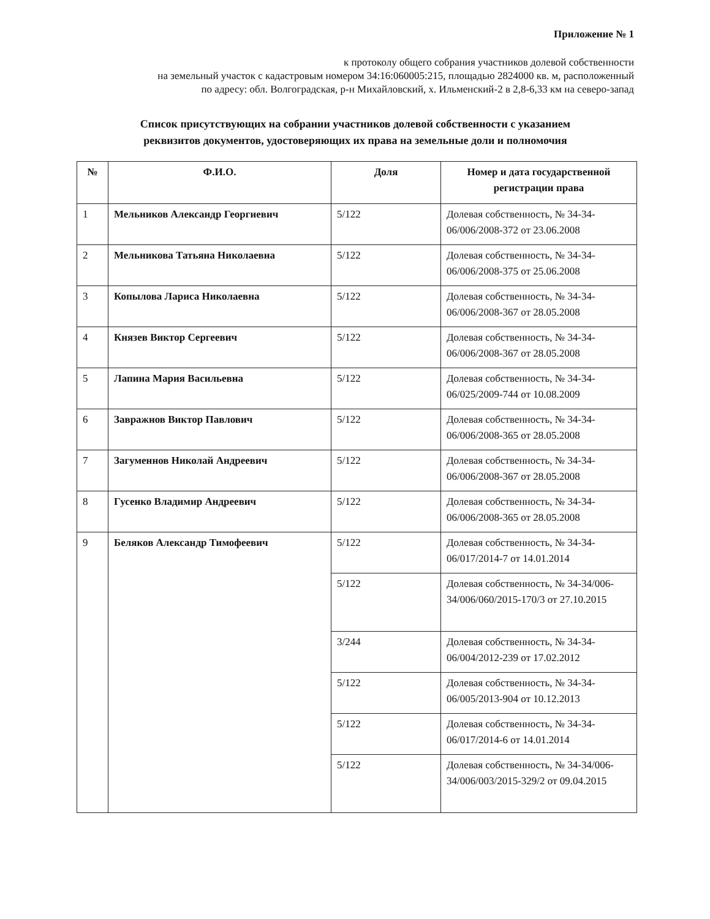Приложение № 1
к протоколу общего собрания участников долевой собственности
на земельный участок с кадастровым номером 34:16:060005:215, площадью 2824000 кв. м, расположенный
по адресу: обл. Волгоградская, р-н Михайловский, х. Ильменский-2 в 2,8-6,33 км на северо-запад
Список присутствующих на собрании участников долевой собственности с указанием
реквизитов документов, удостоверяющих их права на земельные доли и полномочия
| № | Ф.И.О. | Доля | Номер и дата государственной регистрации права |
| --- | --- | --- | --- |
| 1 | Мельников Александр Георгиевич | 5/122 | Долевая собственность, № 34-34-06/006/2008-372 от 23.06.2008 |
| 2 | Мельникова Татьяна Николаевна | 5/122 | Долевая собственность, № 34-34-06/006/2008-375 от 25.06.2008 |
| 3 | Копылова Лариса Николаевна | 5/122 | Долевая собственность, № 34-34-06/006/2008-367 от 28.05.2008 |
| 4 | Князев Виктор Сергеевич | 5/122 | Долевая собственность, № 34-34-06/006/2008-367 от 28.05.2008 |
| 5 | Лапина Мария Васильевна | 5/122 | Долевая собственность, № 34-34-06/025/2009-744 от 10.08.2009 |
| 6 | Завражнов Виктор Павлович | 5/122 | Долевая собственность, № 34-34-06/006/2008-365 от 28.05.2008 |
| 7 | Загуменнов Николай Андреевич | 5/122 | Долевая собственность, № 34-34-06/006/2008-367 от 28.05.2008 |
| 8 | Гусенко Владимир Андреевич | 5/122 | Долевая собственность, № 34-34-06/006/2008-365 от 28.05.2008 |
| 9 | Беляков Александр Тимофеевич | 5/122 | Долевая собственность, № 34-34-06/017/2014-7 от 14.01.2014 |
| | | 5/122 | Долевая собственность, № 34-34/006-34/006/060/2015-170/3 от 27.10.2015 |
| | | 3/244 | Долевая собственность, № 34-34-06/004/2012-239 от 17.02.2012 |
| | | 5/122 | Долевая собственность, № 34-34-06/005/2013-904 от 10.12.2013 |
| | | 5/122 | Долевая собственность, № 34-34-06/017/2014-6 от 14.01.2014 |
| | | 5/122 | Долевая собственность, № 34-34/006-34/006/003/2015-329/2 от 09.04.2015 |